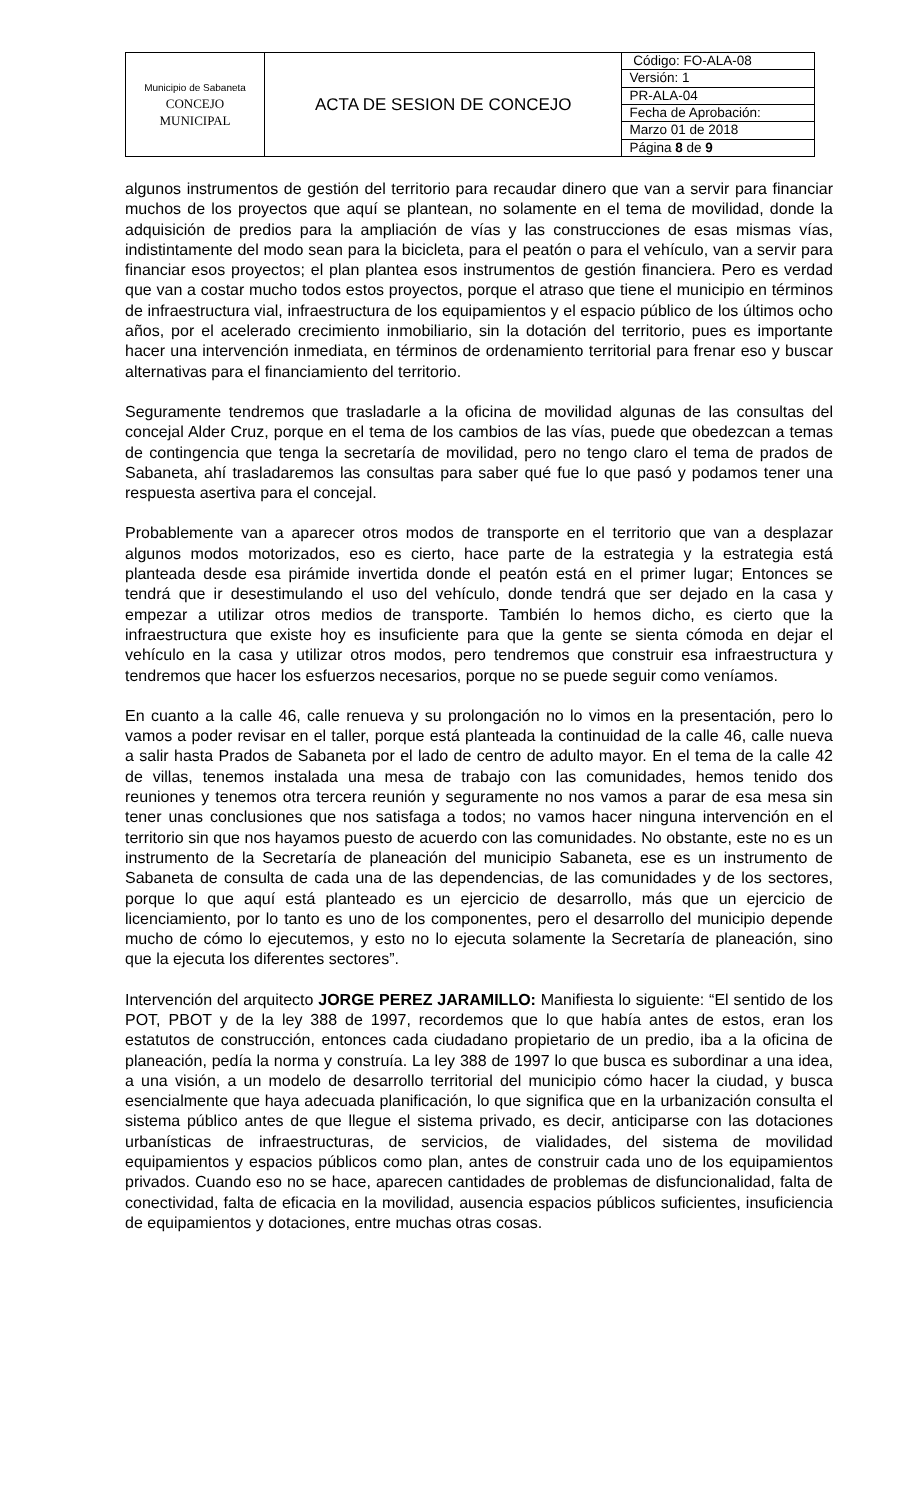| Municipio de Sabaneta CONCEJO MUNICIPAL | ACTA DE SESION DE CONCEJO | Código: FO-ALA-08 |
| | | Versión: 1 |
| | | PR-ALA-04 |
| | | Fecha de Aprobación: |
| | | Marzo 01 de 2018 |
| | | Página 8 de 9 |
algunos instrumentos de gestión del territorio para recaudar dinero que van a servir para financiar muchos de los proyectos que aquí se plantean, no solamente en el tema de movilidad, donde la adquisición de predios para la ampliación de vías y las construcciones de esas mismas vías, indistintamente del modo sean para la bicicleta, para el peatón o para el vehículo, van a servir para financiar esos proyectos; el plan plantea esos instrumentos de gestión financiera. Pero es verdad que van a costar mucho todos estos proyectos, porque el atraso que tiene el municipio en términos de infraestructura vial, infraestructura de los equipamientos y el espacio público de los últimos ocho años, por el acelerado crecimiento inmobiliario, sin la dotación del territorio, pues es importante hacer una intervención inmediata, en términos de ordenamiento territorial para frenar eso y buscar alternativas para el financiamiento del territorio.
Seguramente tendremos que trasladarle a la oficina de movilidad algunas de las consultas del concejal Alder Cruz, porque en el tema de los cambios de las vías, puede que obedezcan a temas de contingencia que tenga la secretaría de movilidad, pero no tengo claro el tema de prados de Sabaneta, ahí trasladaremos las consultas para saber qué fue lo que pasó y podamos tener una respuesta asertiva para el concejal.
Probablemente van a aparecer otros modos de transporte en el territorio que van a desplazar algunos modos motorizados, eso es cierto, hace parte de la estrategia y la estrategia está planteada desde esa pirámide invertida donde el peatón está en el primer lugar; Entonces se tendrá que ir desestimulando el uso del vehículo, donde tendrá que ser dejado en la casa y empezar a utilizar otros medios de transporte. También lo hemos dicho, es cierto que la infraestructura que existe hoy es insuficiente para que la gente se sienta cómoda en dejar el vehículo en la casa y utilizar otros modos, pero tendremos que construir esa infraestructura y tendremos que hacer los esfuerzos necesarios, porque no se puede seguir como veníamos.
En cuanto a la calle 46, calle renueva y su prolongación no lo vimos en la presentación, pero lo vamos a poder revisar en el taller, porque está planteada la continuidad de la calle 46, calle nueva a salir hasta Prados de Sabaneta por el lado de centro de adulto mayor. En el tema de la calle 42 de villas, tenemos instalada una mesa de trabajo con las comunidades, hemos tenido dos reuniones y tenemos otra tercera reunión y seguramente no nos vamos a parar de esa mesa sin tener unas conclusiones que nos satisfaga a todos; no vamos hacer ninguna intervención en el territorio sin que nos hayamos puesto de acuerdo con las comunidades. No obstante, este no es un instrumento de la Secretaría de planeación del municipio Sabaneta, ese es un instrumento de Sabaneta de consulta de cada una de las dependencias, de las comunidades y de los sectores, porque lo que aquí está planteado es un ejercicio de desarrollo, más que un ejercicio de licenciamiento, por lo tanto es uno de los componentes, pero el desarrollo del municipio depende mucho de cómo lo ejecutemos, y esto no lo ejecuta solamente la Secretaría de planeación, sino que la ejecuta los diferentes sectores”.
Intervención del arquitecto JORGE PEREZ JARAMILLO: Manifiesta lo siguiente: “El sentido de los POT, PBOT y de la ley 388 de 1997, recordemos que lo que había antes de estos, eran los estatutos de construcción, entonces cada ciudadano propietario de un predio, iba a la oficina de planeación, pedía la norma y construía. La ley 388 de 1997 lo que busca es subordinar a una idea, a una visión, a un modelo de desarrollo territorial del municipio cómo hacer la ciudad, y busca esencialmente que haya adecuada planificación, lo que significa que en la urbanización consulta el sistema público antes de que llegue el sistema privado, es decir, anticiparse con las dotaciones urbanísticas de infraestructuras, de servicios, de vialidades, del sistema de movilidad equipamientos y espacios públicos como plan, antes de construir cada uno de los equipamientos privados. Cuando eso no se hace, aparecen cantidades de problemas de disfuncionalidad, falta de conectividad, falta de eficacia en la movilidad, ausencia espacios públicos suficientes, insuficiencia de equipamientos y dotaciones, entre muchas otras cosas.